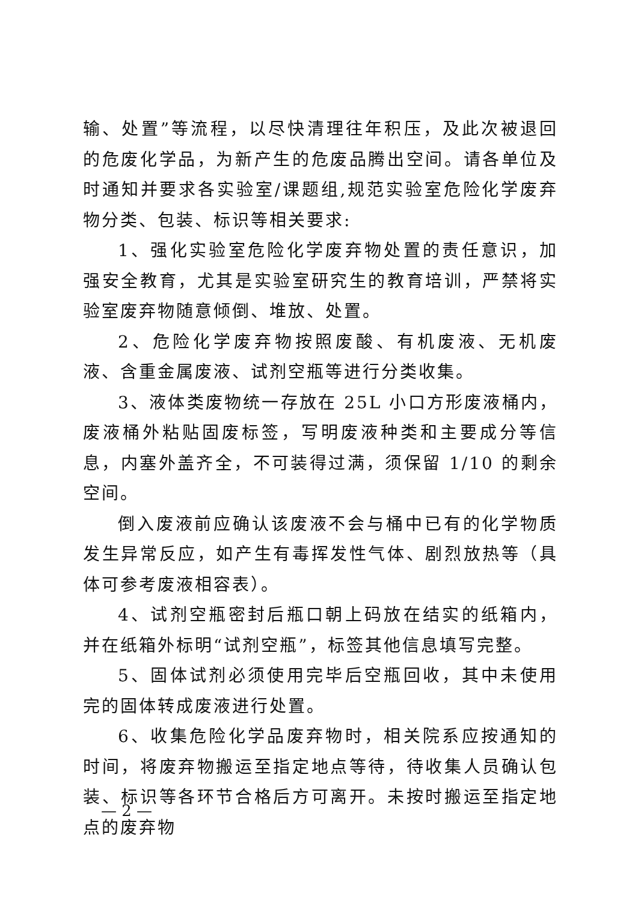输、处置”等流程，以尽快清理往年积压，及此次被退回的危废化学品，为新产生的危废品腾出空间。请各单位及时通知并要求各实验室/课题组,规范实验室危险化学废弃物分类、包装、标识等相关要求:
1、强化实验室危险化学废弃物处置的责任意识，加强安全教育，尤其是实验室研究生的教育培训，严禁将实验室废弃物随意倾倒、堆放、处置。
2、危险化学废弃物按照废酸、有机废液、无机废液、含重金属废液、试剂空瓶等进行分类收集。
3、液体类废物统一存放在 25L 小口方形废液桶内，废液桶外粘贴固废标签，写明废液种类和主要成分等信息，内塞外盖齐全，不可装得过满，须保留 1/10 的剩余空间。
倒入废液前应确认该废液不会与桶中已有的化学物质发生异常反应，如产生有毒挥发性气体、剧烈放热等（具体可参考废液相容表）。
4、试剂空瓶密封后瓶口朝上码放在结实的纸箱内，并在纸箱外标明“试剂空瓶”，标签其他信息填写完整。
5、固体试剂必须使用完毕后空瓶回收，其中未使用完的固体转成废液进行处置。
6、收集危险化学品废弃物时，相关院系应按通知的时间，将废弃物搬运至指定地点等待，待收集人员确认包装、标识等各环节合格后方可离开。未按时搬运至指定地点的废弃物
— 2 —